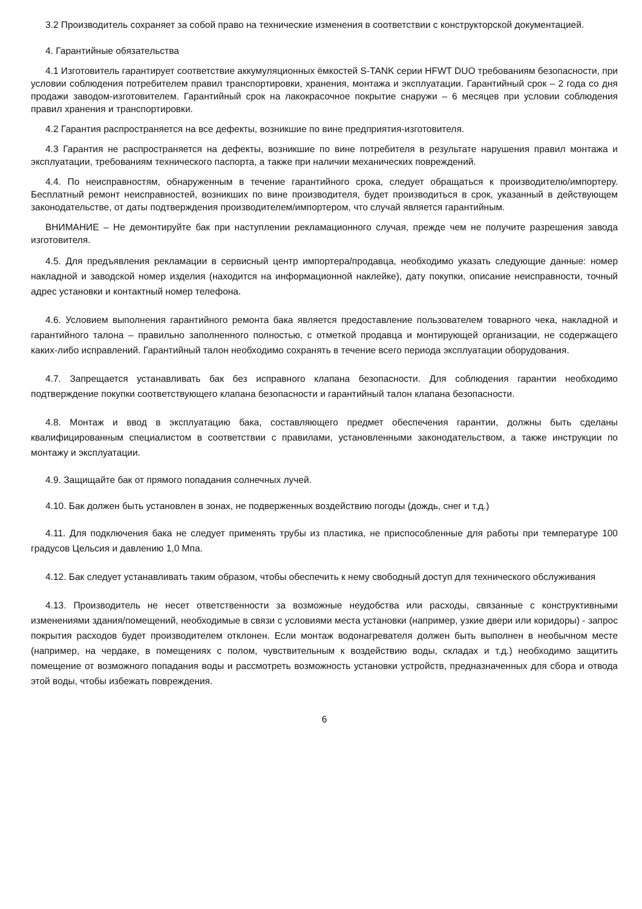3.2 Производитель сохраняет за собой право на технические изменения в соответствии с конструкторской документацией.
4. Гарантийные обязательства
4.1 Изготовитель гарантирует соответствие аккумуляционных ёмкостей S-TANK серии HFWT DUO требованиям безопасности, при условии соблюдения потребителем правил транспортировки, хранения, монтажа и эксплуатации. Гарантийный срок – 2 года со дня продажи заводом-изготовителем. Гарантийный срок на лакокрасочное покрытие снаружи – 6 месяцев при условии соблюдения правил хранения и транспортировки.
4.2 Гарантия распространяется на все дефекты, возникшие по вине предприятия-изготовителя.
4.3 Гарантия не распространяется на дефекты, возникшие по вине потребителя в результате нарушения правил монтажа и эксплуатации, требованиям технического паспорта, а также при наличии механических повреждений.
4.4. По неисправностям, обнаруженным в течение гарантийного срока, следует обращаться к производителю/импортеру. Бесплатный ремонт неисправностей, возникших по вине производителя, будет производиться в срок, указанный в действующем законодательстве, от даты подтверждения производителем/импортером, что случай является гарантийным.
ВНИМАНИЕ – Не демонтируйте бак при наступлении рекламационного случая, прежде чем не получите разрешения завода изготовителя.
4.5. Для предъявления рекламации в сервисный центр импортера/продавца, необходимо указать следующие данные: номер накладной и заводской номер изделия (находится на информационной наклейке), дату покупки, описание неисправности, точный адрес установки и контактный номер телефона.
4.6. Условием выполнения гарантийного ремонта бака является предоставление пользователем товарного чека, накладной и гарантийного талона – правильно заполненного полностью, с отметкой продавца и монтирующей организации, не содержащего каких-либо исправлений. Гарантийный талон необходимо сохранять в течение всего периода эксплуатации оборудования.
4.7. Запрещается устанавливать бак без исправного клапана безопасности. Для соблюдения гарантии необходимо подтверждение покупки соответствующего клапана безопасности и гарантийный талон клапана безопасности.
4.8. Монтаж и ввод в эксплуатацию бака, составляющего предмет обеспечения гарантии, должны быть сделаны квалифицированным специалистом в соответствии с правилами, установленными законодательством, а также инструкции по монтажу и эксплуатации.
4.9. Защищайте бак от прямого попадания солнечных лучей.
4.10. Бак должен быть установлен в зонах, не подверженных воздействию погоды (дождь, снег и т.д.)
4.11. Для подключения бака не следует применять трубы из пластика, не приспособленные для работы при температуре 100 градусов Цельсия и давлению 1,0 Мпа.
4.12. Бак следует устанавливать таким образом, чтобы обеспечить к нему свободный доступ для технического обслуживания
4.13. Производитель не несет ответственности за возможные неудобства или расходы, связанные с конструктивными изменениями здания/помещений, необходимые в связи с условиями места установки (например, узкие двери или коридоры) - запрос покрытия расходов будет производителем отклонен. Если монтаж водонагревателя должен быть выполнен в необычном месте (например, на чердаке, в помещениях с полом, чувствительным к воздействию воды, складах и т.д.) необходимо защитить помещение от возможного попадания воды и рассмотреть возможность установки устройств, предназначенных для сбора и отвода этой воды, чтобы избежать повреждения.
6